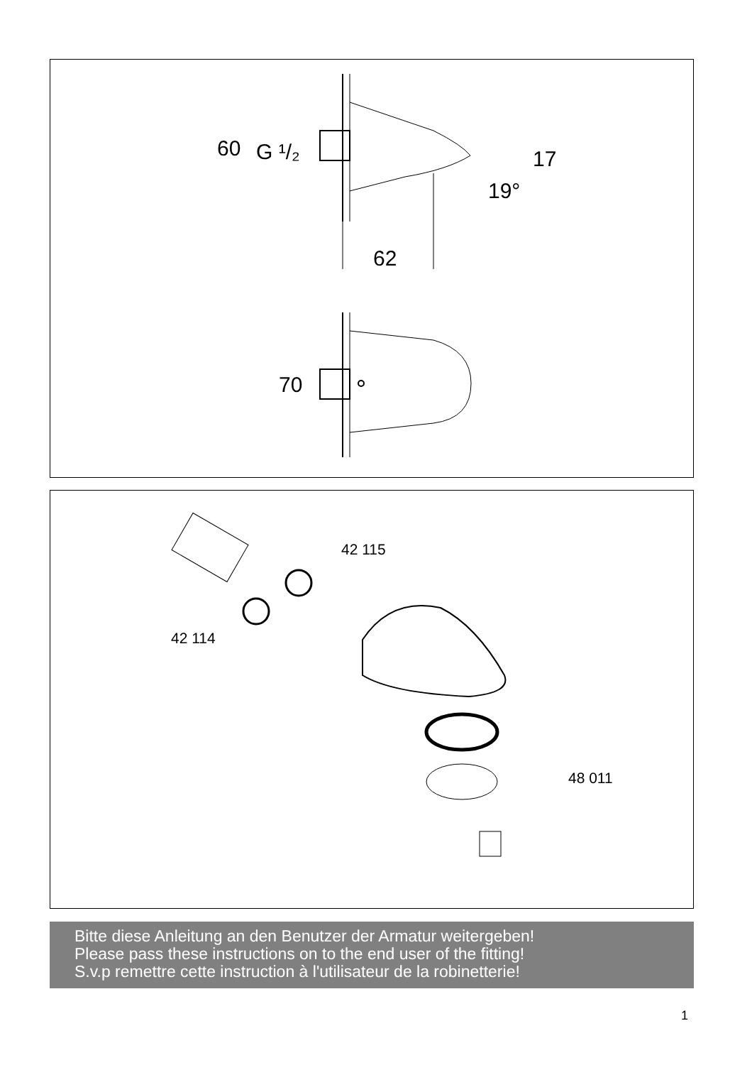60
G ¹/₂
17
19°
62
70
42 115
42 114
48 011
Bitte diese Anleitung an den Benutzer der Armatur weitergeben!
Please pass these instructions on to the end user of the fitting!
S.v.p remettre cette instruction à l'utilisateur de la robinetterie!
1